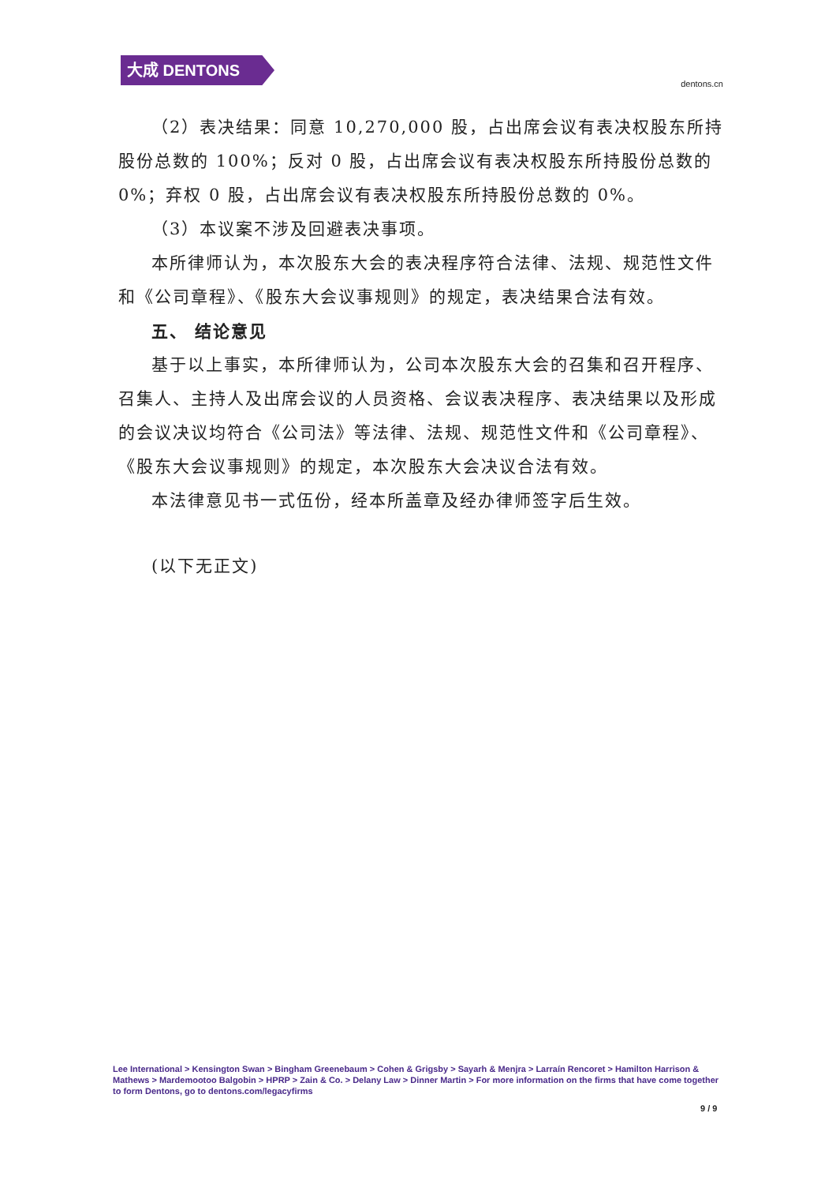大成 DENTONS
dentons.cn
（2）表决结果：同意 10,270,000 股，占出席会议有表决权股东所持股份总数的 100%；反对 0 股，占出席会议有表决权股东所持股份总数的 0%；弃权 0 股，占出席会议有表决权股东所持股份总数的 0%。
（3）本议案不涉及回避表决事项。
本所律师认为，本次股东大会的表决程序符合法律、法规、规范性文件和《公司章程》、《股东大会议事规则》的规定，表决结果合法有效。
五、 结论意见
基于以上事实，本所律师认为，公司本次股东大会的召集和召开程序、召集人、主持人及出席会议的人员资格、会议表决程序、表决结果以及形成的会议决议均符合《公司法》等法律、法规、规范性文件和《公司章程》、《股东大会议事规则》的规定，本次股东大会决议合法有效。
本法律意见书一式伍份，经本所盖章及经办律师签字后生效。
(以下无正文)
Lee International > Kensington Swan > Bingham Greenebaum > Cohen & Grigsby > Sayarh & Menjra > Larraín Rencoret > Hamilton Harrison & Mathews > Mardemootoo Balgobin > HPRP > Zain & Co. > Delany Law > Dinner Martin > For more information on the firms that have come together to form Dentons, go to dentons.com/legacyfirms
9 / 9